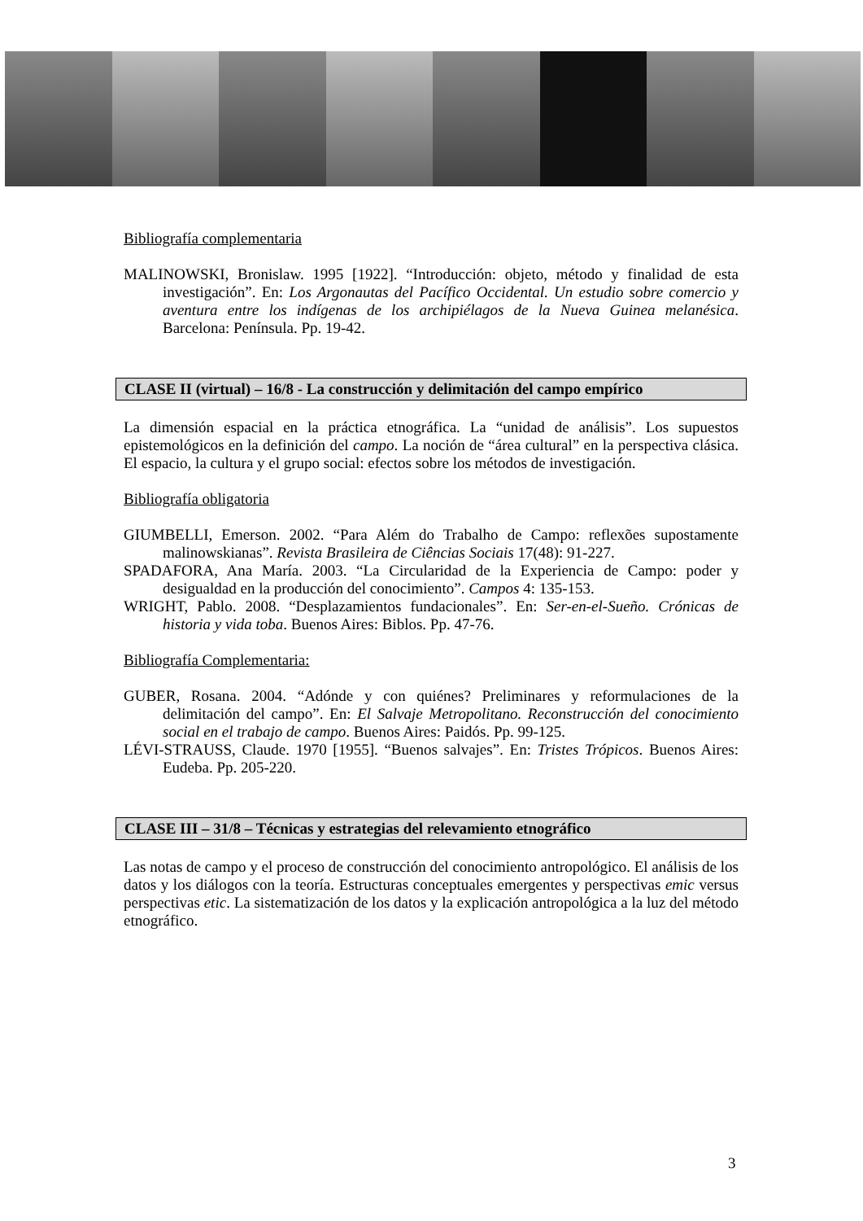Bibliografía complementaria
MALINOWSKI, Bronislaw. 1995 [1922]. “Introducción: objeto, método y finalidad de esta investigación”. En: Los Argonautas del Pacífico Occidental. Un estudio sobre comercio y aventura entre los indígenas de los archipiélagos de la Nueva Guinea melanésica. Barcelona: Península. Pp. 19-42.
CLASE II (virtual) – 16/8 - La construcción y delimitación del campo empírico
La dimensión espacial en la práctica etnográfica. La “unidad de análisis”. Los supuestos epistemológicos en la definición del campo. La noción de “área cultural” en la perspectiva clásica. El espacio, la cultura y el grupo social: efectos sobre los métodos de investigación.
Bibliografía obligatoria
GIUMBELLI, Emerson. 2002. “Para Além do Trabalho de Campo: reflexões supostamente malinowskianas”. Revista Brasileira de Ciências Sociais 17(48): 91-227.
SPADAFORA, Ana María. 2003. “La Circularidad de la Experiencia de Campo: poder y desigualdad en la producción del conocimiento”. Campos 4: 135-153.
WRIGHT, Pablo. 2008. “Desplazamientos fundacionales”. En: Ser-en-el-Sueño. Crónicas de historia y vida toba. Buenos Aires: Biblos. Pp. 47-76.
Bibliografía Complementaria:
GUBER, Rosana. 2004. “Adónde y con quiénes? Preliminares y reformulaciones de la delimitación del campo”. En: El Salvaje Metropolitano. Reconstrucción del conocimiento social en el trabajo de campo. Buenos Aires: Paidós. Pp. 99-125.
LÉVI-STRAUSS, Claude. 1970 [1955]. “Buenos salvajes”. En: Tristes Trópicos. Buenos Aires: Eudeba. Pp. 205-220.
CLASE III – 31/8 – Técnicas y estrategias del relevamiento etnográfico
Las notas de campo y el proceso de construcción del conocimiento antropológico. El análisis de los datos y los diálogos con la teoría. Estructuras conceptuales emergentes y perspectivas emic versus perspectivas etic. La sistematización de los datos y la explicación antropológica a la luz del método etnográfico.
3